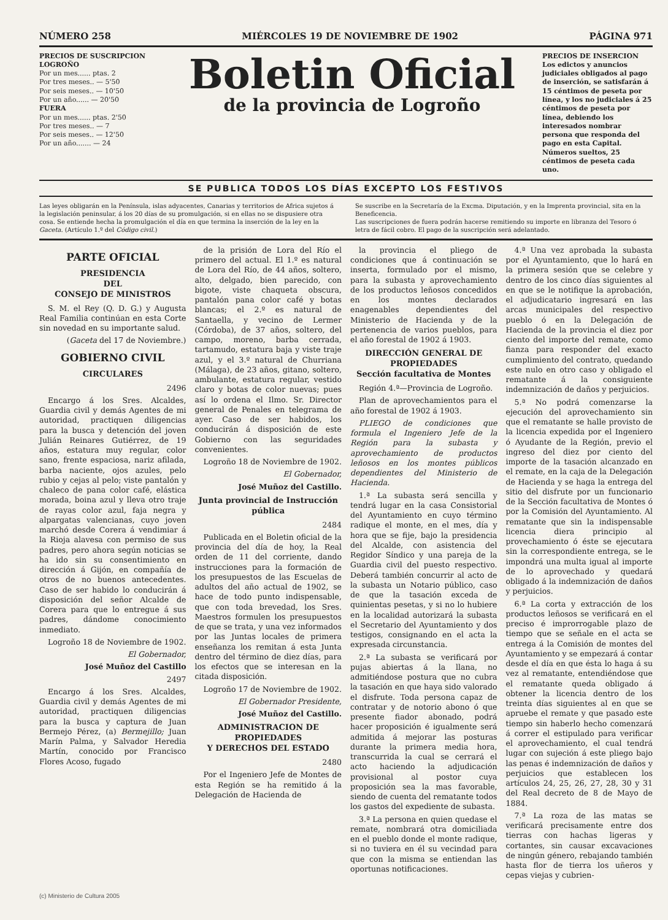NÚMERO 258 MIÉRCOLES 19 DE NOVIEMBRE DE 1902 PÁGINA 971
PRECIOS DE SUSCRIPCION
LOGROÑO
Por un mes...... ptas. 2
Por tres meses.. — 5'50
Por seis meses.. — 10'50
Por un año...... — 20'50
FUERA
Por un mes...... ptas. 2'50
Por tres meses.. — 7
Por seis meses.. — 12'50
Por un año....... — 24
Boletin Oficial
de la provincia de Logroño
PRECIOS DE INSERCION
Los edictos y anuncios judiciales obligados al pago de inserción, se satisfarán á 15 céntimos de peseta por línea, y los no judiciales á 25 céntimos de peseta por línea, debiendo los interesados nombrar persona que responda del pago en esta Capital.
Números sueltos, 25 céntimos de peseta cada uno.
SE PUBLICA TODOS LOS DÍAS EXCEPTO LOS FESTIVOS
Las leyes obligarán en la Península, islas adyacentes, Canarias y territorios de Africa sujetos á la legislación peninsular, á los 20 días de su promulgación, si en ellas no se dispusiere otra cosa. Se entiende hecha la promulgación el día en que termina la inserción de la ley en la Gaceta. (Artículo 1.º del Código civil.)
Se suscribe en la Secretaría de la Excma. Diputación, y en la Imprenta provincial, sita en la Beneficencia.
Las suscripciones de fuera podrán hacerse remitiendo su importe en libranza del Tesoro ó letra de fácil cobro. El pago de la suscripción será adelantado.
PARTE OFICIAL
PRESIDENCIA
DEL
CONSEJO DE MINISTROS
S. M. el Rey (Q. D. G.) y Augusta Real Familia continúan en esta Corte sin novedad en su importante salud.
(Gaceta del 17 de Noviembre.)
GOBIERNO CIVIL
CIRCULARES
2496
Encargo á los Sres. Alcaldes, Guardia civil y demás Agentes de mi autoridad, practiquen diligencias para la busca y detención del joven Julián Reinares Gutiérrez, de 19 años, estatura muy regular, color sano, frente espaciosa, nariz afilada, barba naciente, ojos azules, pelo rubio y cejas al pelo; viste pantalón y chaleco de pana color café, elástica morada, boina azul y lleva otro traje de rayas color azul, faja negra y alpargatas valencianas, cuyo joven marchó desde Corera á vendimiar á la Rioja alavesa con permiso de sus padres, pero ahora según noticias se ha ido sin su consentimiento en dirección á Gijón, en compañía de otros de no buenos antecedentes. Caso de ser habido lo conducirán á disposición del señor Alcalde de Corera para que lo entregue á sus padres, dándome conocimiento inmediato.
Logroño 18 de Noviembre de 1902.
El Gobernador,
José Muñoz del Castillo
2497
Encargo á los Sres. Alcaldes, Guardia civil y demás Agentes de mi autoridad, practiquen diligencias para la busca y captura de Juan Bermejo Pérez, (a) Bermejillo; Juan Marín Palma, y Salvador Heredia Martín, conocido por Francisco Flores Acoso, fugado
de la prisión de Lora del Río el primero del actual. El 1.º es natural de Lora del Río, de 44 años, soltero, alto, delgado, bien parecido, con bigote, viste chaqueta obscura, pantalón pana color café y botas blancas; el 2.º es natural de Santaella, y vecino de Lermer (Córdoba), de 37 años, soltero, del campo, moreno, barba cerrada, tartamudo, estatura baja y viste traje azul, y el 3.º natural de Churriana (Málaga), de 23 años, gitano, soltero, ambulante, estatura regular, vestido claro y botas de color nuevas; pues así lo ordena el Ilmo. Sr. Director general de Penales en telegrama de ayer. Caso de ser habidos, los conducirán á disposición de este Gobierno con las seguridades convenientes.
Logroño 18 de Noviembre de 1902.
El Gobernador,
José Muñoz del Castillo.
Junta provincial de Instrucción pública
2484
Publicada en el Boletin oficial de la provincia del día de hoy, la Real orden de 11 del corriente, dando instrucciones para la formación de los presupuestos de las Escuelas de adultos del año actual de 1902, se hace de todo punto indispensable, que con toda brevedad, los Sres. Maestros formulen los presupuestos de que se trata, y una vez informados por las Juntas locales de primera enseñanza los remitan á esta Junta dentro del término de diez días, para los efectos que se interesan en la citada disposición.
Logroño 17 de Noviembre de 1902.
El Gobernador Presidente,
José Muñoz del Castillo.
ADMINISTRACION DE PROPIEDADES
Y DERECHOS DEL ESTADO
2480
Por el Ingeniero Jefe de Montes de esta Región se ha remitido á la Delegación de Hacienda de
la provincia el pliego de condiciones que á continuación se inserta, formulado por el mismo, para la subasta y aprovechamiento de los productos leñosos concedidos en los montes declarados enagenables dependientes del Ministerio de Hacienda y de la pertenencia de varios pueblos, para el año forestal de 1902 á 1903.
DIRECCIÓN GENERAL DE PROPIEDADES
Sección facultativa de Montes
Región 4.ª—Provincia de Logroño.
Plan de aprovechamientos para el año forestal de 1902 á 1903.
PLIEGO de condiciones que formula el Ingeniero Jefe de la Región para la subasta y aprovechamiento de productos leñosos en los montes públicos dependientes del Ministerio de Hacienda.
1.ª La subasta será sencilla y tendrá lugar en la casa Consistorial del Ayuntamiento en cuyo término radique el monte, en el mes, día y hora que se fije, bajo la presidencia del Alcalde, con asistencia del Regidor Síndico y una pareja de la Guardia civil del puesto respectivo. Deberá también concurrir al acto de la subasta un Notario público, caso de que la tasación exceda de quinientas pesetas, y si no lo hubiere en la localidad autorizará la subasta el Secretario del Ayuntamiento y dos testigos, consignando en el acta la expresada circunstancia.
2.ª La subasta se verificará por pujas abiertas á la llana, no admitiéndose postura que no cubra la tasación en que haya sido valorado el disfrute. Toda persona capaz de contratar y de notorio abono ó que presente fiador abonado, podrá hacer proposición é igualmente será admitida á mejorar las posturas durante la primera media hora, transcurrida la cual se cerrará el acto haciendo la adjudicación provisional al postor cuya proposición sea la mas favorable, siendo de cuenta del rematante todos los gastos del expediente de subasta.
3.ª La persona en quien quedase el remate, nombrará otra domiciliada en el pueblo donde el monte radique, si no tuviera en él su vecindad para que con la misma se entiendan las oportunas notificaciones.
4.ª Una vez aprobada la subasta por el Ayuntamiento, que lo hará en la primera sesión que se celebre y dentro de los cinco días siguientes al en que se le notifique la aprobación, el adjudicatario ingresará en las arcas municipales del respectivo pueblo ó en la Delegación de Hacienda de la provincia el diez por ciento del importe del remate, como fianza para responder del exacto cumplimiento del contrato, quedando este nulo en otro caso y obligado el rematante á la consiguiente indemnización de daños y perjuicios.
5.ª No podrá comenzarse la ejecución del aprovechamiento sin que el rematante se halle provisto de la licencia expedida por el Ingeniero ó Ayudante de la Región, previo el ingreso del diez por ciento del importe de la tasación alcanzado en el remate, en la caja de la Delegación de Hacienda y se haga la entrega del sitio del disfrute por un funcionario de la Sección facultativa de Montes ó por la Comisión del Ayuntamiento. Al rematante que sin la indispensable licencia diera principio al provechamiento ó éste se ejecutara sin la correspondiente entrega, se le impondrá una multa igual al importe de lo aprovechado y quedará obligado á la indemnización de daños y perjuicios.
6.ª La corta y extracción de los productos leñosos se verificará en el preciso é improrrogable plazo de tiempo que se señale en el acta se entrega á la Comisión de montes del Ayuntamiento y se empezará á contar desde el día en que ésta lo haga á su vez al rematante, entendiéndose que el rematante queda obligado á obtener la licencia dentro de los treinta días siguientes al en que se apruebe el remate y que pasado este tiempo sin haberlo hecho comenzará á correr el estipulado para verificar el aprovechamiento, el cual tendrá lugar con sujeción á este pliego bajo las penas é indemnización de daños y perjuicios que establecen los artículos 24, 25, 26, 27, 28, 30 y 31 del Real decreto de 8 de Mayo de 1884.
7.ª La roza de las matas se verificará precisamente entre dos tierras con hachas ligeras y cortantes, sin causar excavaciones de ningún género, rebajando también hasta flor de tierra los uñeros y cepas viejas y cubrien-
(c) Ministerio de Cultura 2005